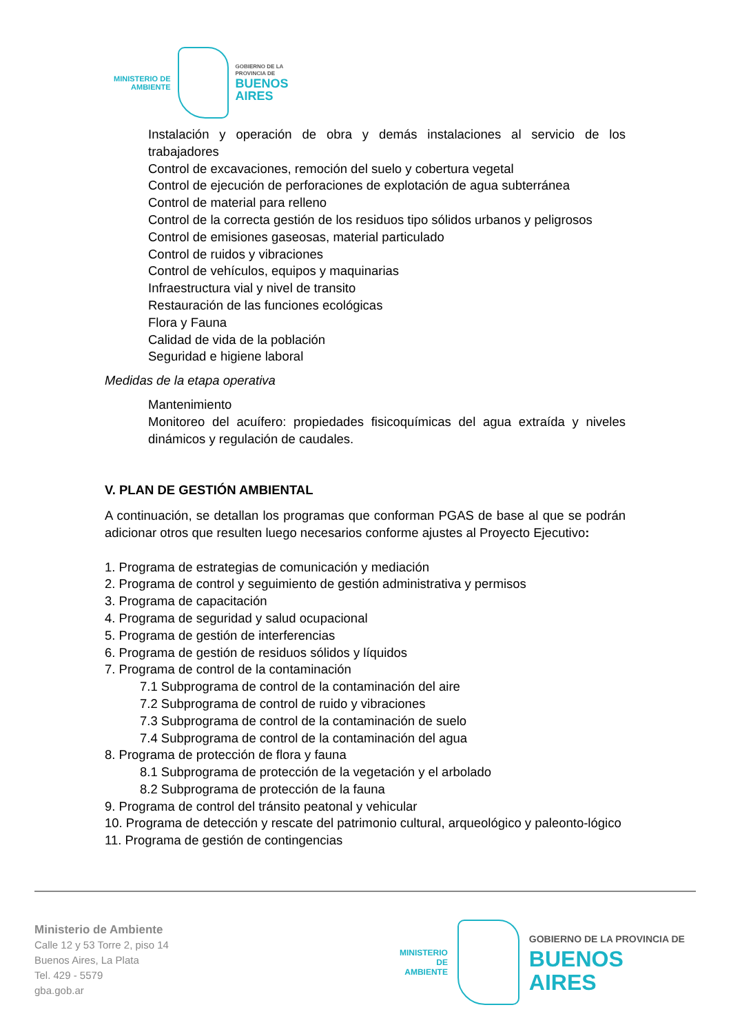MINISTERIO DE
AMBIENTE
GOBIERNO DE LA
PROVINCIA DE
BUENOS
AIRES
Instalación y operación de obra y demás instalaciones al servicio de los trabajadores
Control de excavaciones, remoción del suelo y cobertura vegetal
Control de ejecución de perforaciones de explotación de agua subterránea
Control de material para relleno
Control de la correcta gestión de los residuos tipo sólidos urbanos y peligrosos
Control de emisiones gaseosas, material particulado
Control de ruidos y vibraciones
Control de vehículos, equipos y maquinarias
Infraestructura vial y nivel de transito
Restauración de las funciones ecológicas
Flora y Fauna
Calidad de vida de la población
Seguridad e higiene laboral
Medidas de la etapa operativa
Mantenimiento
Monitoreo del acuífero: propiedades fisicoquímicas del agua extraída y niveles dinámicos y regulación de caudales.
V. PLAN DE GESTIÓN AMBIENTAL
A continuación, se detallan los programas que conforman PGAS de base al que se podrán adicionar otros que resulten luego necesarios conforme ajustes al Proyecto Ejecutivo:
1. Programa de estrategias de comunicación y mediación
2. Programa de control y seguimiento de gestión administrativa y permisos
3. Programa de capacitación
4. Programa de seguridad y salud ocupacional
5. Programa de gestión de interferencias
6. Programa de gestión de residuos sólidos y líquidos
7. Programa de control de la contaminación
7.1 Subprograma de control de la contaminación del aire
7.2 Subprograma de control de ruido y vibraciones
7.3 Subprograma de control de la contaminación de suelo
7.4 Subprograma de control de la contaminación del agua
8. Programa de protección de flora y fauna
8.1 Subprograma de protección de la vegetación y el arbolado
8.2 Subprograma de protección de la fauna
9. Programa de control del tránsito peatonal y vehicular
10. Programa de detección y rescate del patrimonio cultural, arqueológico y paleonto-lógico
11. Programa de gestión de contingencias
Ministerio de Ambiente
Calle 12 y 53 Torre 2, piso 14
Buenos Aires, La Plata
Tel. 429 - 5579
gba.gob.ar
MINISTERIO DE
AMBIENTE
GOBIERNO DE LA PROVINCIA DE
BUENOS AIRES